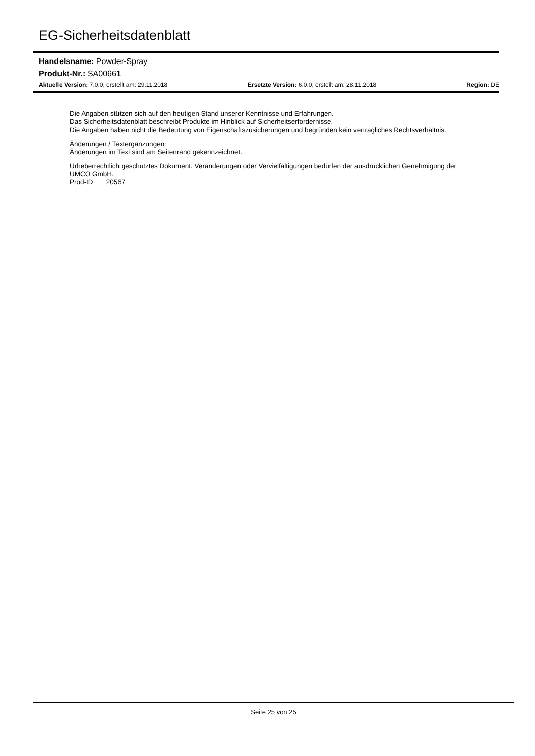EG-Sicherheitsdatenblatt
Handelsname: Powder-Spray
Produkt-Nr.: SA00661
Aktuelle Version: 7.0.0, erstellt am: 29.11.2018 Ersetzte Version: 6.0.0, erstellt am: 28.11.2018 Region: DE
Die Angaben stützen sich auf den heutigen Stand unserer Kenntnisse und Erfahrungen.
Das Sicherheitsdatenblatt beschreibt Produkte im Hinblick auf Sicherheitserfordernisse.
Die Angaben haben nicht die Bedeutung von Eigenschaftszusicherungen und begründen kein vertragliches Rechtsverhältnis.
Änderungen / Textergänzungen:
Änderungen im Text sind am Seitenrand gekennzeichnet.
Urheberrechtlich geschütztes Dokument. Veränderungen oder Vervielfältigungen bedürfen der ausdrücklichen Genehmigung der UMCO GmbH.
Prod-ID 20567
Seite 25 von 25